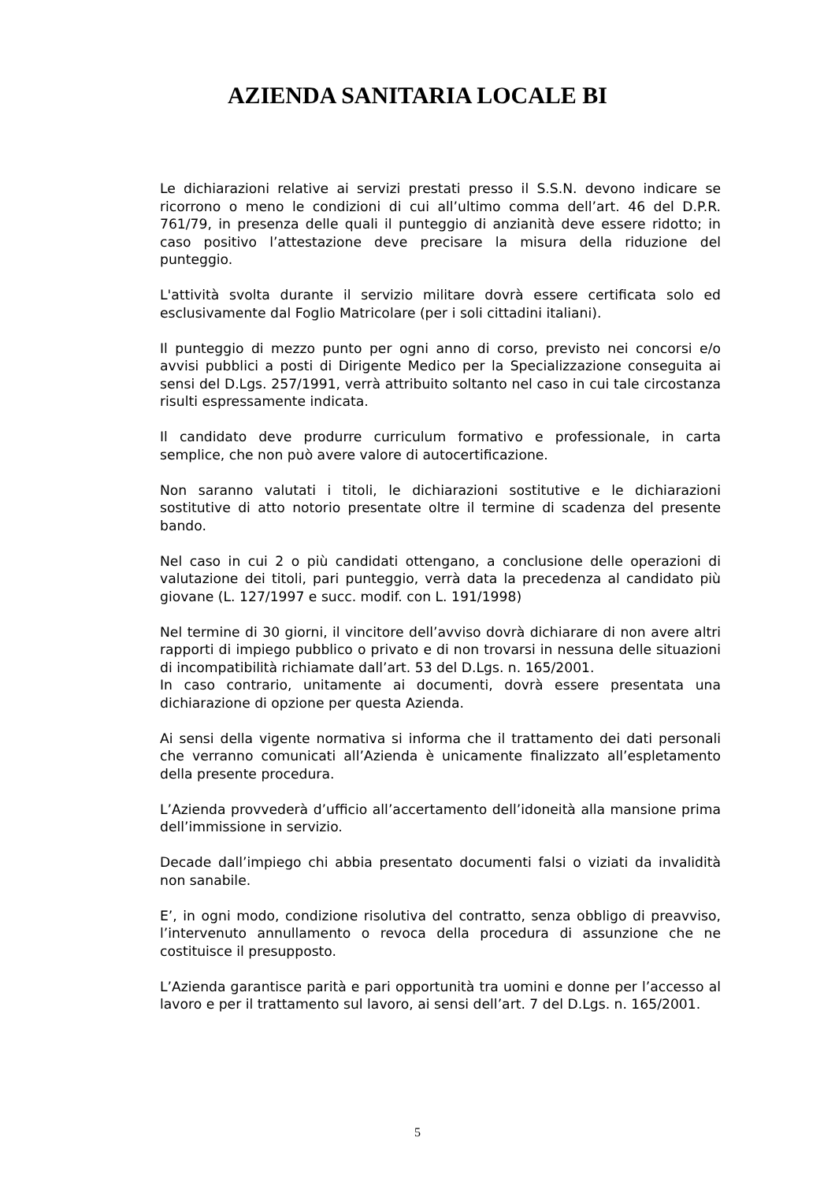AZIENDA SANITARIA LOCALE BI
Le dichiarazioni relative ai servizi prestati presso il S.S.N. devono indicare se ricorrono o meno le condizioni di cui all’ultimo comma dell’art. 46 del D.P.R. 761/79, in presenza delle quali il punteggio di anzianità deve essere ridotto; in caso positivo l’attestazione deve precisare la misura della riduzione del punteggio.
L'attività svolta durante il servizio militare dovrà essere certificata solo ed esclusivamente dal Foglio Matricolare (per i soli cittadini italiani).
Il punteggio di mezzo punto per ogni anno di corso, previsto nei concorsi e/o avvisi pubblici a posti di Dirigente Medico per la Specializzazione conseguita ai sensi del D.Lgs. 257/1991, verrà attribuito soltanto nel caso in cui tale circostanza risulti espressamente indicata.
Il candidato deve produrre curriculum formativo e professionale, in carta semplice, che non può avere valore di autocertificazione.
Non saranno valutati i titoli, le dichiarazioni sostitutive e le dichiarazioni sostitutive di atto notorio presentate oltre il termine di scadenza del presente bando.
Nel caso in cui 2 o più candidati ottengano, a conclusione delle operazioni di valutazione dei titoli, pari punteggio, verrà data la precedenza al candidato più giovane (L. 127/1997 e succ. modif. con L. 191/1998)
Nel termine di 30 giorni, il vincitore dell’avviso dovrà dichiarare di non avere altri rapporti di impiego pubblico o privato e di non trovarsi in nessuna delle situazioni di incompatibilità richiamate dall’art. 53 del D.Lgs. n. 165/2001.
In caso contrario, unitamente ai documenti, dovrà essere presentata una dichiarazione di opzione per questa Azienda.
Ai sensi della vigente normativa si informa che il trattamento dei dati personali che verranno comunicati all’Azienda è unicamente finalizzato all’espletamento della presente procedura.
L’Azienda provvederà d’ufficio all’accertamento dell’idoneità alla mansione prima dell’immissione in servizio.
Decade dall’impiego chi abbia presentato documenti falsi o viziati da invalidità non sanabile.
E’, in ogni modo, condizione risolutiva del contratto, senza obbligo di preavviso, l’intervenuto annullamento o revoca della procedura di assunzione che ne costituisce il presupposto.
L’Azienda garantisce parità e pari opportunità tra uomini e donne per l’accesso al lavoro e per il trattamento sul lavoro, ai sensi dell’art. 7 del D.Lgs. n. 165/2001.
5